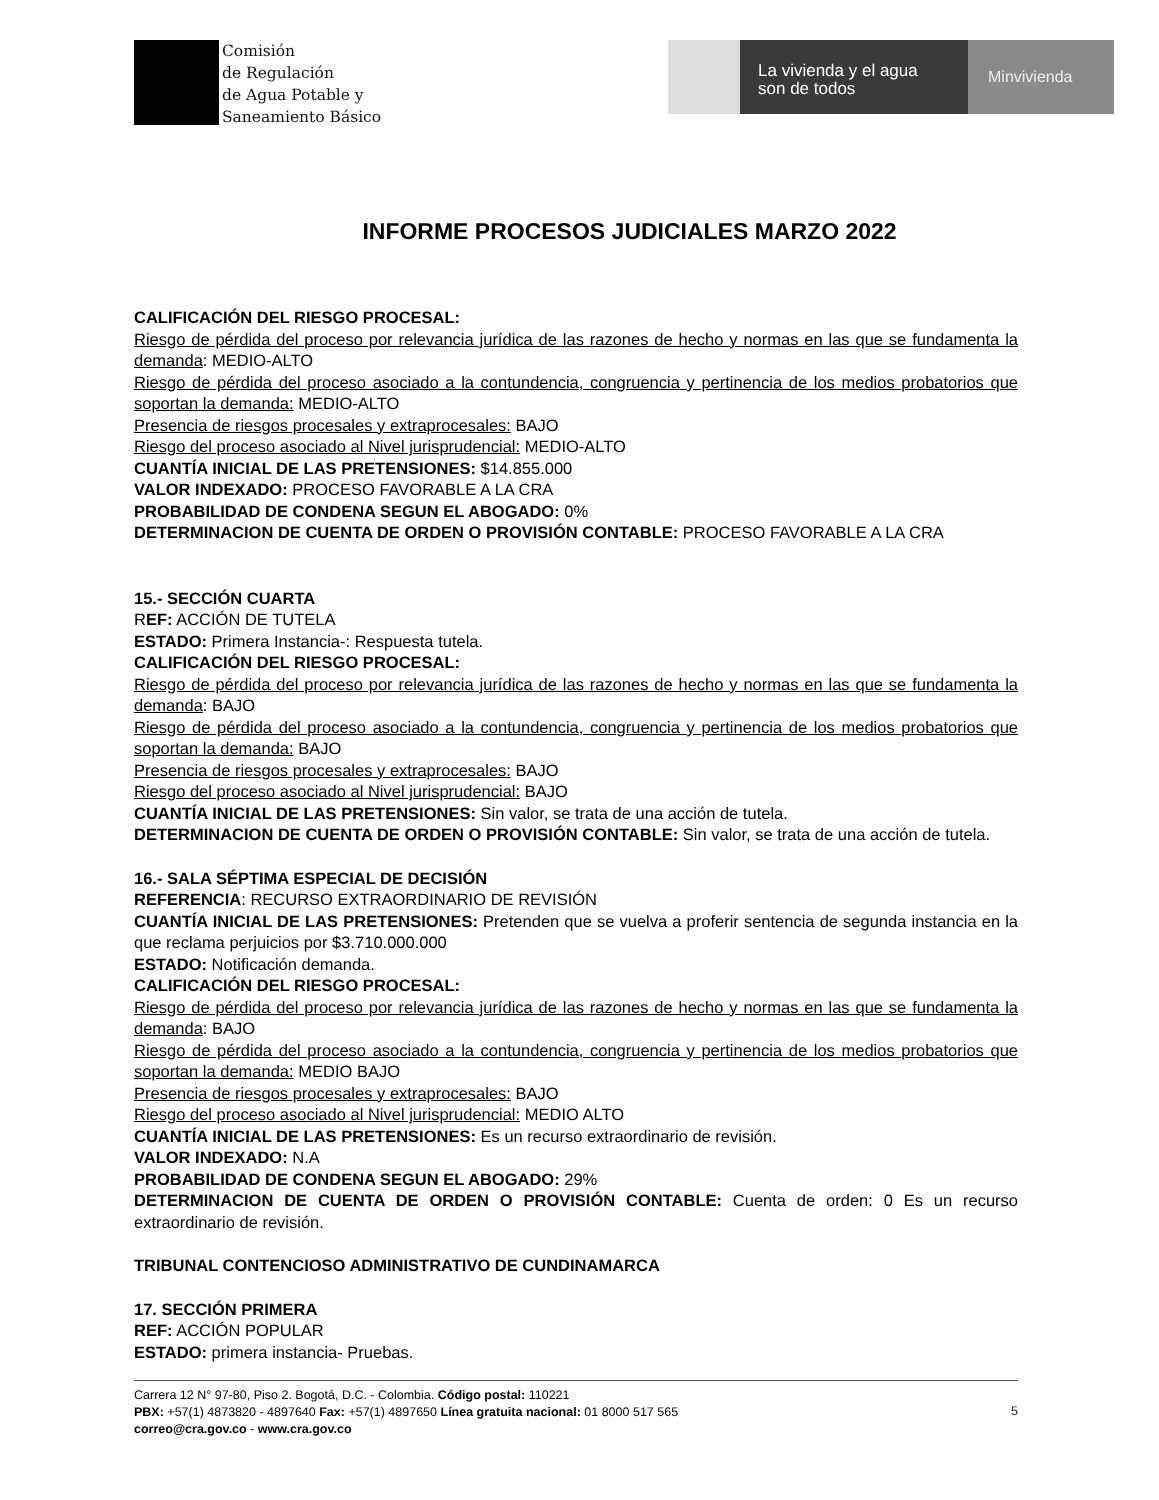Comisión
de Regulación
de Agua Potable y
Saneamiento Básico
La vivienda y el agua
son de todos
Minvivienda
INFORME PROCESOS JUDICIALES MARZO 2022
CALIFICACIÓN DEL RIESGO PROCESAL:
Riesgo de pérdida del proceso por relevancia jurídica de las razones de hecho y normas en las que se fundamenta la demanda: MEDIO-ALTO
Riesgo de pérdida del proceso asociado a la contundencia, congruencia y pertinencia de los medios probatorios que soportan la demanda: MEDIO-ALTO
Presencia de riesgos procesales y extraprocesales: BAJO
Riesgo del proceso asociado al Nivel jurisprudencial: MEDIO-ALTO
CUANTÍA INICIAL DE LAS PRETENSIONES: $14.855.000
VALOR INDEXADO: PROCESO FAVORABLE A LA CRA
PROBABILIDAD DE CONDENA SEGUN EL ABOGADO: 0%
DETERMINACION DE CUENTA DE ORDEN O PROVISIÓN CONTABLE: PROCESO FAVORABLE A LA CRA
15.- SECCIÓN CUARTA
REF: ACCIÓN DE TUTELA
ESTADO: Primera Instancia-: Respuesta tutela.
CALIFICACIÓN DEL RIESGO PROCESAL:
Riesgo de pérdida del proceso por relevancia jurídica de las razones de hecho y normas en las que se fundamenta la demanda: BAJO
Riesgo de pérdida del proceso asociado a la contundencia, congruencia y pertinencia de los medios probatorios que soportan la demanda: BAJO
Presencia de riesgos procesales y extraprocesales: BAJO
Riesgo del proceso asociado al Nivel jurisprudencial: BAJO
CUANTÍA INICIAL DE LAS PRETENSIONES: Sin valor, se trata de una acción de tutela.
DETERMINACION DE CUENTA DE ORDEN O PROVISIÓN CONTABLE: Sin valor, se trata de una acción de tutela.
16.- SALA SÉPTIMA ESPECIAL DE DECISIÓN
REFERENCIA: RECURSO EXTRAORDINARIO DE REVISIÓN
CUANTÍA INICIAL DE LAS PRETENSIONES: Pretenden que se vuelva a proferir sentencia de segunda instancia en la que reclama perjuicios por $3.710.000.000
ESTADO: Notificación demanda.
CALIFICACIÓN DEL RIESGO PROCESAL:
Riesgo de pérdida del proceso por relevancia jurídica de las razones de hecho y normas en las que se fundamenta la demanda: BAJO
Riesgo de pérdida del proceso asociado a la contundencia, congruencia y pertinencia de los medios probatorios que soportan la demanda: MEDIO BAJO
Presencia de riesgos procesales y extraprocesales: BAJO
Riesgo del proceso asociado al Nivel jurisprudencial: MEDIO ALTO
CUANTÍA INICIAL DE LAS PRETENSIONES: Es un recurso extraordinario de revisión.
VALOR INDEXADO: N.A
PROBABILIDAD DE CONDENA SEGUN EL ABOGADO: 29%
DETERMINACION DE CUENTA DE ORDEN O PROVISIÓN CONTABLE: Cuenta de orden: 0 Es un recurso extraordinario de revisión.
TRIBUNAL CONTENCIOSO ADMINISTRATIVO DE CUNDINAMARCA
17. SECCIÓN PRIMERA
REF: ACCIÓN POPULAR
ESTADO: primera instancia- Pruebas.
Carrera 12 N° 97-80, Piso 2. Bogotá, D.C. - Colombia. Código postal: 110221
PBX: +57(1) 4873820 - 4897640 Fax: +57(1) 4897650 Línea gratuita nacional: 01 8000 517 565
correo@cra.gov.co - www.cra.gov.co
5